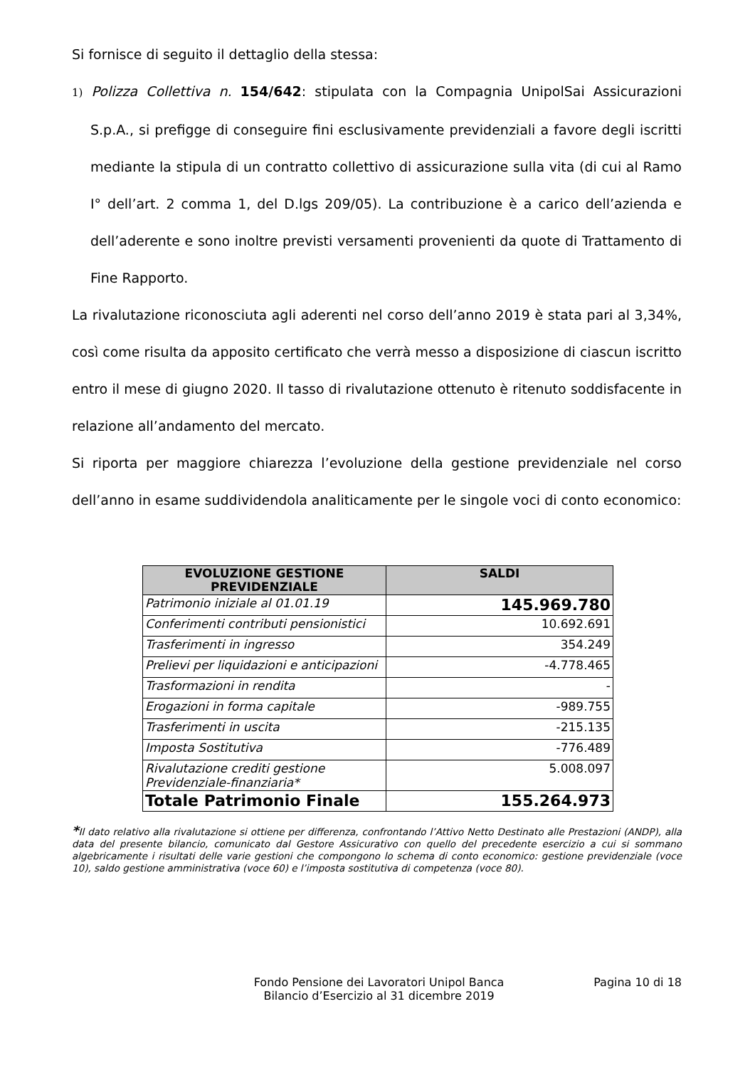Si fornisce di seguito il dettaglio della stessa:
1) Polizza Collettiva n. 154/642: stipulata con la Compagnia UnipolSai Assicurazioni S.p.A., si prefigge di conseguire fini esclusivamente previdenziali a favore degli iscritti mediante la stipula di un contratto collettivo di assicurazione sulla vita (di cui al Ramo I° dell’art. 2 comma 1, del D.lgs 209/05). La contribuzione è a carico dell’azienda e dell’aderente e sono inoltre previsti versamenti provenienti da quote di Trattamento di Fine Rapporto.
La rivalutazione riconosciuta agli aderenti nel corso dell’anno 2019 è stata pari al 3,34%, così come risulta da apposito certificato che verrà messo a disposizione di ciascun iscritto entro il mese di giugno 2020. Il tasso di rivalutazione ottenuto è ritenuto soddisfacente in relazione all’andamento del mercato.
Si riporta per maggiore chiarezza l’evoluzione della gestione previdenziale nel corso dell’anno in esame suddividendola analiticamente per le singole voci di conto economico:
| EVOLUZIONE GESTIONE PREVIDENZIALE | SALDI |
| --- | --- |
| Patrimonio iniziale al 01.01.19 | 145.969.780 |
| Conferimenti contributi pensionistici | 10.692.691 |
| Trasferimenti in ingresso | 354.249 |
| Prelievi per liquidazioni e anticipazioni | -4.778.465 |
| Trasformazioni in rendita | - |
| Erogazioni in forma capitale | -989.755 |
| Trasferimenti in uscita | -215.135 |
| Imposta Sostitutiva | -776.489 |
| Rivalutazione crediti gestione Previdenziale-finanziaria* | 5.008.097 |
| Totale Patrimonio Finale | 155.264.973 |
*Il dato relativo alla rivalutazione si ottiene per differenza, confrontando l’Attivo Netto Destinato alle Prestazioni (ANDP), alla data del presente bilancio, comunicato dal Gestore Assicurativo con quello del precedente esercizio a cui si sommano algebricamente i risultati delle varie gestioni che compongono lo schema di conto economico: gestione previdenziale (voce 10), saldo gestione amministrativa (voce 60) e l’imposta sostitutiva di competenza (voce 80).
Fondo Pensione dei Lavoratori Unipol Banca
Bilancio d’Esercizio al 31 dicembre 2019
Pagina 10 di 18